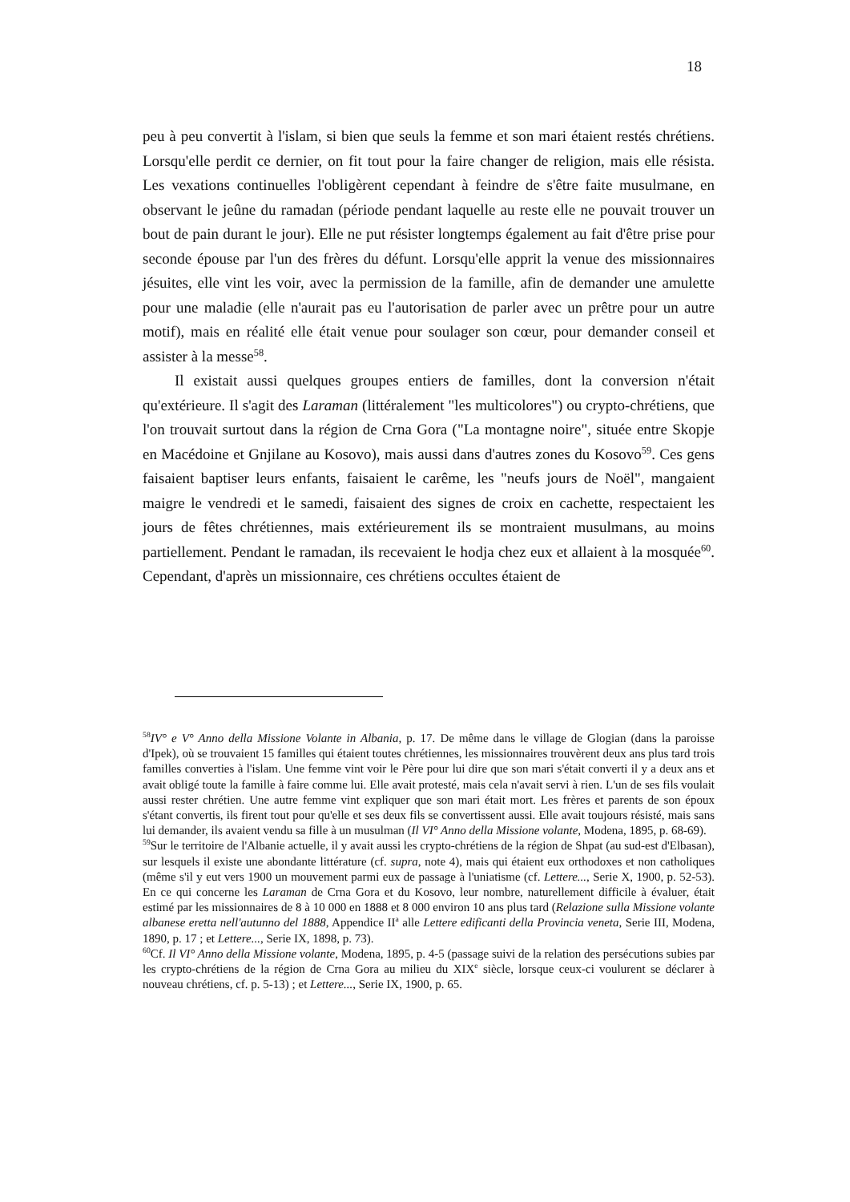18
peu à peu convertit à l'islam, si bien que seuls la femme et son mari étaient restés chrétiens. Lorsqu'elle perdit ce dernier, on fit tout pour la faire changer de religion, mais elle résista. Les vexations continuelles l'obligèrent cependant à feindre de s'être faite musulmane, en observant le jeûne du ramadan (période pendant laquelle au reste elle ne pouvait trouver un bout de pain durant le jour). Elle ne put résister longtemps également au fait d'être prise pour seconde épouse par l'un des frères du défunt. Lorsqu'elle apprit la venue des missionnaires jésuites, elle vint les voir, avec la permission de la famille, afin de demander une amulette pour une maladie (elle n'aurait pas eu l'autorisation de parler avec un prêtre pour un autre motif), mais en réalité elle était venue pour soulager son cœur, pour demander conseil et assister à la messe<sup>58</sup>.
Il existait aussi quelques groupes entiers de familles, dont la conversion n'était qu'extérieure. Il s'agit des Laraman (littéralement "les multicolores") ou crypto-chrétiens, que l'on trouvait surtout dans la région de Crna Gora ("La montagne noire", située entre Skopje en Macédoine et Gnjilane au Kosovo), mais aussi dans d'autres zones du Kosovo<sup>59</sup>. Ces gens faisaient baptiser leurs enfants, faisaient le carême, les "neufs jours de Noël", mangaient maigre le vendredi et le samedi, faisaient des signes de croix en cachette, respectaient les jours de fêtes chrétiennes, mais extérieurement ils se montraient musulmans, au moins partiellement. Pendant le ramadan, ils recevaient le hodja chez eux et allaient à la mosquée<sup>60</sup>. Cependant, d'après un missionnaire, ces chrétiens occultes étaient de
<sup>58</sup>IV° e V° Anno della Missione Volante in Albania, p. 17. De même dans le village de Glogian (dans la paroisse d'Ipek), où se trouvaient 15 familles qui étaient toutes chrétiennes, les missionnaires trouvèrent deux ans plus tard trois familles converties à l'islam. Une femme vint voir le Père pour lui dire que son mari s'était converti il y a deux ans et avait obligé toute la famille à faire comme lui. Elle avait protesté, mais cela n'avait servi à rien. L'un de ses fils voulait aussi rester chrétien. Une autre femme vint expliquer que son mari était mort. Les frères et parents de son époux s'étant convertis, ils firent tout pour qu'elle et ses deux fils se convertissent aussi. Elle avait toujours résisté, mais sans lui demander, ils avaient vendu sa fille à un musulman (Il VI° Anno della Missione volante, Modena, 1895, p. 68-69).
<sup>59</sup> Sur le territoire de l'Albanie actuelle, il y avait aussi les crypto-chrétiens de la région de Shpat (au sud-est d'Elbasan), sur lesquels il existe une abondante littérature (cf. supra, note 4), mais qui étaient eux orthodoxes et non catholiques (même s'il y eut vers 1900 un mouvement parmi eux de passage à l'uniatisme (cf. Lettere..., Serie X, 1900, p. 52-53). En ce qui concerne les Laraman de Crna Gora et du Kosovo, leur nombre, naturellement difficile à évaluer, était estimé par les missionnaires de 8 à 10 000 en 1888 et 8 000 environ 10 ans plus tard (Relazione sulla Missione volante albanese eretta nell'autunno del 1888, Appendice II<sup>a</sup> alle Lettere edificanti della Provincia veneta, Serie III, Modena, 1890, p. 17 ; et Lettere..., Serie IX, 1898, p. 73).
<sup>60</sup> Cf. Il VI° Anno della Missione volante, Modena, 1895, p. 4-5 (passage suivi de la relation des persécutions subies par les crypto-chrétiens de la région de Crna Gora au milieu du XIX<sup>e</sup> siècle, lorsque ceux-ci voulurent se déclarer à nouveau chrétiens, cf. p. 5-13) ; et Lettere..., Serie IX, 1900, p. 65.